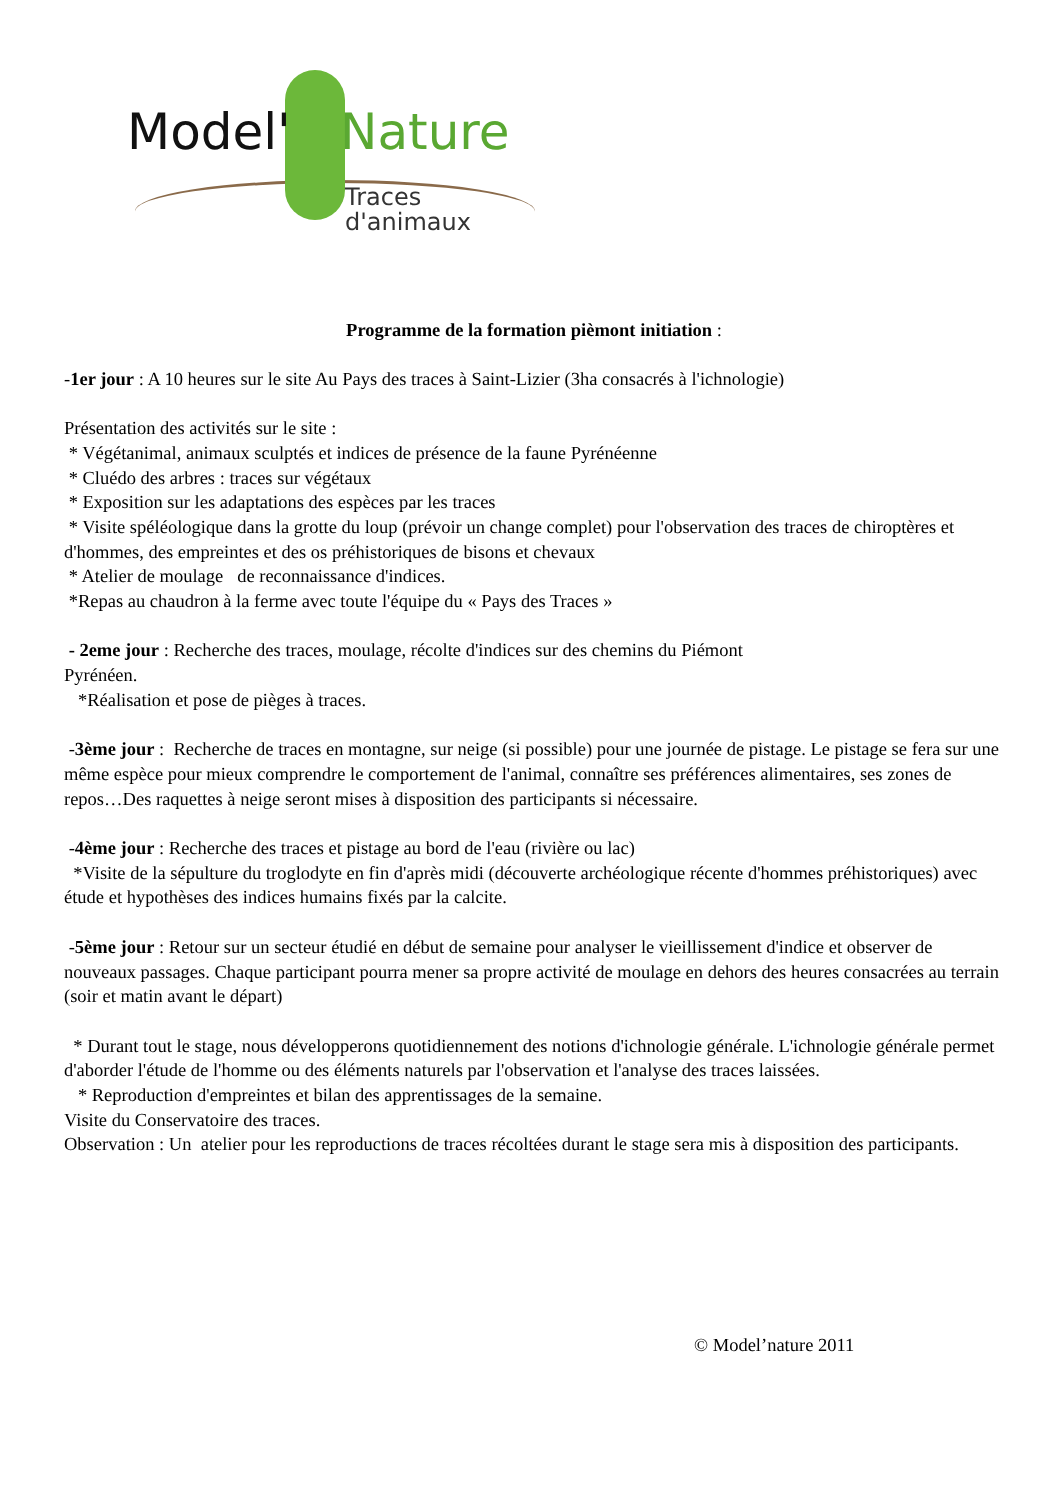Model' Nature
Traces d'animaux
Programme de la formation pièmont initiation :
-1er jour : A 10 heures sur le site Au Pays des traces à Saint-Lizier (3ha consacrés à l'ichnologie)
Présentation des activités sur le site :
* Végétanimal, animaux sculptés et indices de présence de la faune Pyrénéenne
* Cluédo des arbres : traces sur végétaux
* Exposition sur les adaptations des espèces par les traces
* Visite spéléologique dans la grotte du loup (prévoir un change complet) pour l'observation des traces de chiroptères et d'hommes, des empreintes et des os préhistoriques de bisons et chevaux
* Atelier de moulage de reconnaissance d'indices.
*Repas au chaudron à la ferme avec toute l'équipe du « Pays des Traces »
- 2eme jour : Recherche des traces, moulage, récolte d'indices sur des chemins du Piémont
Pyrénéen.
*Réalisation et pose de pièges à traces.
-3ème jour : Recherche de traces en montagne, sur neige (si possible) pour une journée de pistage. Le pistage se fera sur une même espèce pour mieux comprendre le comportement de l'animal, connaître ses préférences alimentaires, ses zones de repos…Des raquettes à neige seront mises à disposition des participants si nécessaire.
-4ème jour : Recherche des traces et pistage au bord de l'eau (rivière ou lac)
*Visite de la sépulture du troglodyte en fin d'après midi (découverte archéologique récente d'hommes préhistoriques) avec étude et hypothèses des indices humains fixés par la calcite.
-5ème jour : Retour sur un secteur étudié en début de semaine pour analyser le vieillissement d'indice et observer de nouveaux passages. Chaque participant pourra mener sa propre activité de moulage en dehors des heures consacrées au terrain (soir et matin avant le départ)
* Durant tout le stage, nous développerons quotidiennement des notions d'ichnologie générale. L'ichnologie générale permet d'aborder l'étude de l'homme ou des éléments naturels par l'observation et l'analyse des traces laissées.
* Reproduction d'empreintes et bilan des apprentissages de la semaine.
Visite du Conservatoire des traces.
Observation : Un atelier pour les reproductions de traces récoltées durant le stage sera mis à disposition des participants.
© Model’nature 2011